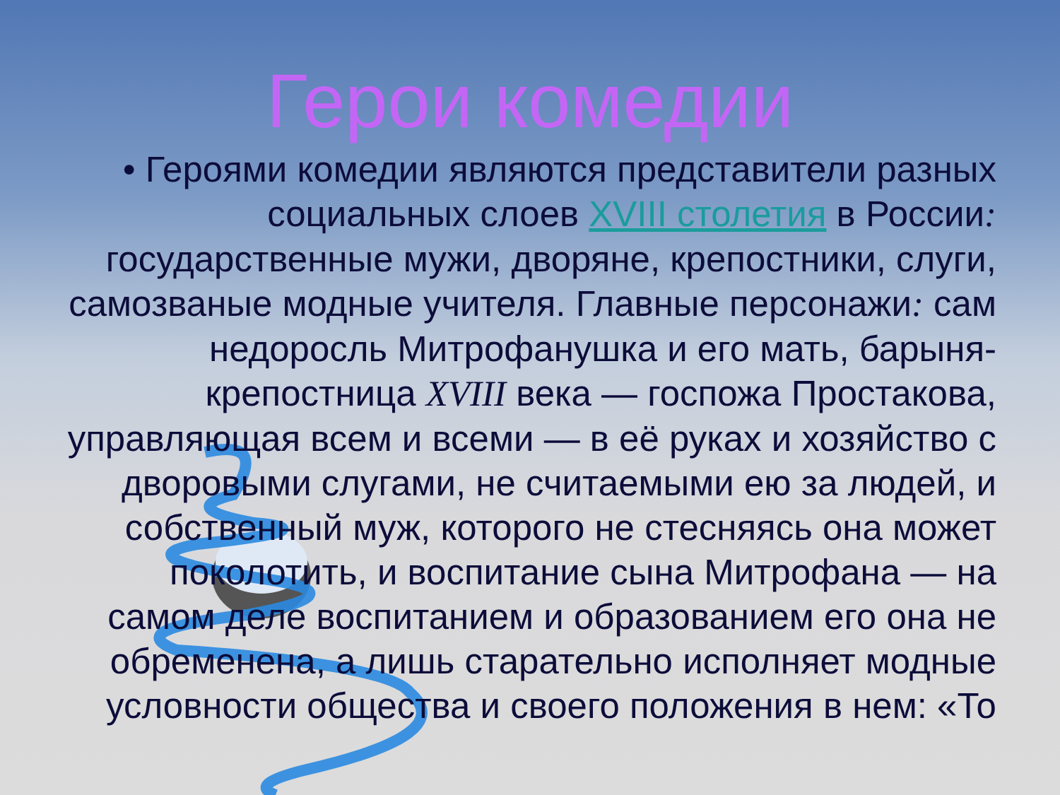Герои комедии
• Героями комедии являются представители разных социальных слоев XVIII столетия в России: государственные мужи, дворяне, крепостники, слуги, самозваные модные учителя. Главные персонажи: сам недоросль Митрофанушка и его мать, барыня-крепостница XVIII века — госпожа Простакова, управляющая всем и всеми — в её руках и хозяйство с дворовыми слугами, не считаемыми ею за людей, и собственный муж, которого не стесняясь она может поколотить, и воспитание сына Митрофана — на самом деле воспитанием и образованием его она не обременена, а лишь старательно исполняет модные условности общества и своего положения в нем: «То